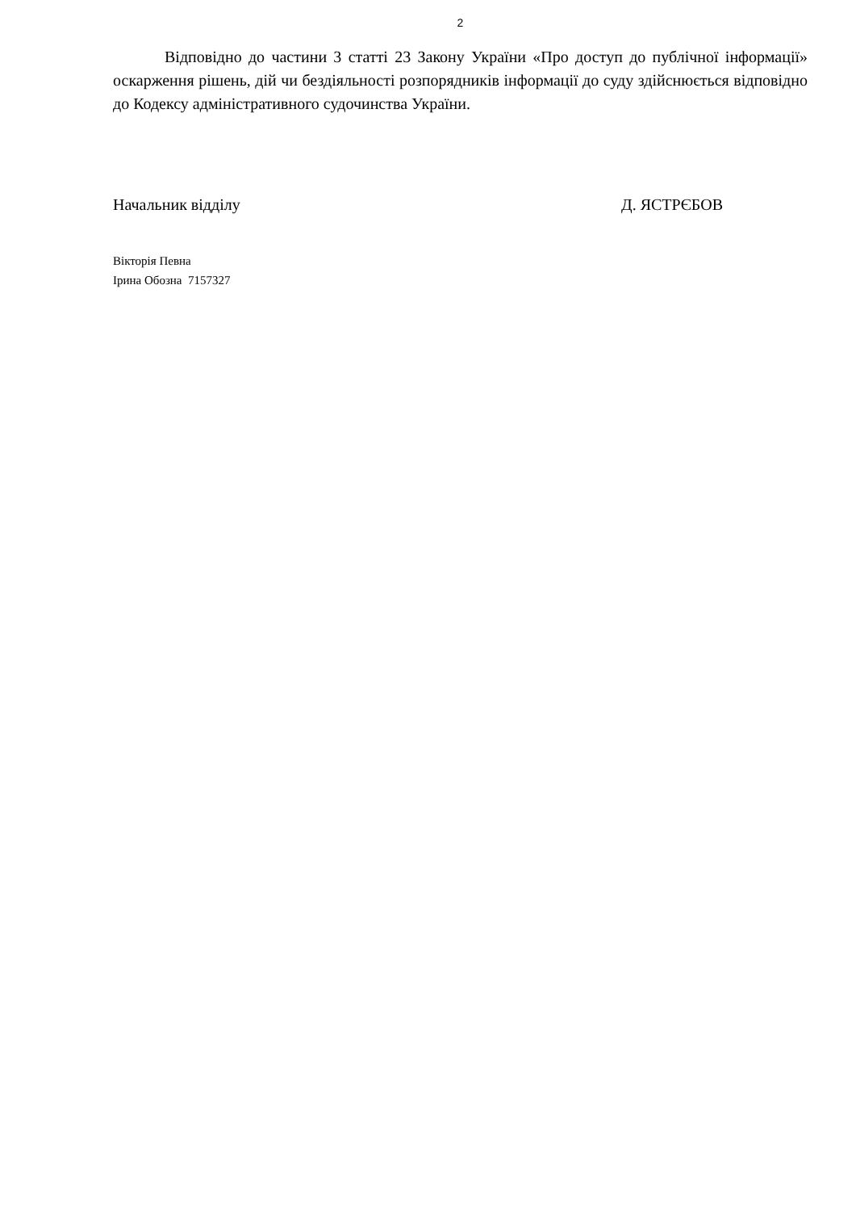2
Відповідно до частини 3 статті 23 Закону України «Про доступ до публічної інформації» оскарження рішень, дій чи бездіяльності розпорядників інформації до суду здійснюється відповідно до Кодексу адміністративного судочинства України.
Начальник відділу Д. ЯСТРЄБОВ
Вікторія Певна
Ірина Обозна 7157327